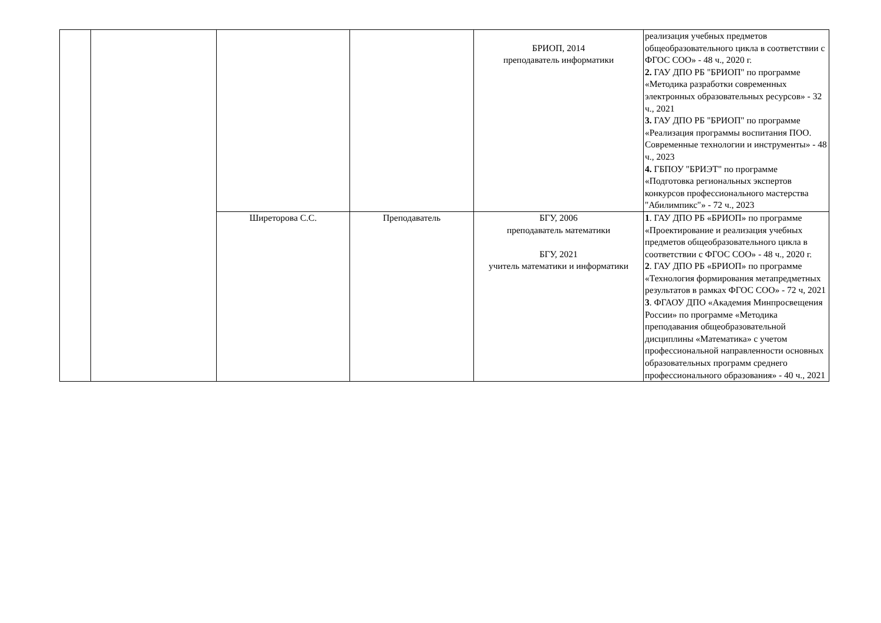| | | | | БРИОП, 2014 преподаватель информатики | реализация учебных предметов общеобразовательного цикла в соответствии с ФГОС СОО» - 48 ч., 2020 г. 2. ГАУ ДПО РБ "БРИОП" по программе «Методика разработки современных электронных образовательных ресурсов» - 32 ч., 2021 3. ГАУ ДПО РБ "БРИОП" по программе «Реализация программы воспитания ПОО. Современные технологии и инструменты» - 48 ч., 2023 4. ГБПОУ "БРИЭТ" по программе «Подготовка региональных экспертов конкурсов профессионального мастерства "Абилимпикс"» - 72 ч., 2023 |
| | | Ширеторова С.С. | Преподаватель | БГУ, 2006 преподаватель математики БГУ, 2021 учитель математики и информатики | 1 . ГАУ ДПО РБ «БРИОП» по программе «Проектирование и реализация учебных предметов общеобразовательного цикла в соответствии с ФГОС СОО» - 48 ч., 2020 г. 2 . ГАУ ДПО РБ «БРИОП» по программе «Технология формирования метапредметных результатов в рамках ФГОС СОО» - 72 ч, 2021 3 . ФГАОУ ДПО «Академия Минпросвещения России» по программе «Методика преподавания общеобразовательной дисциплины «Математика» с учетом профессиональной направленности основных образовательных программ среднего профессионального образования» - 40 ч., 2021 |